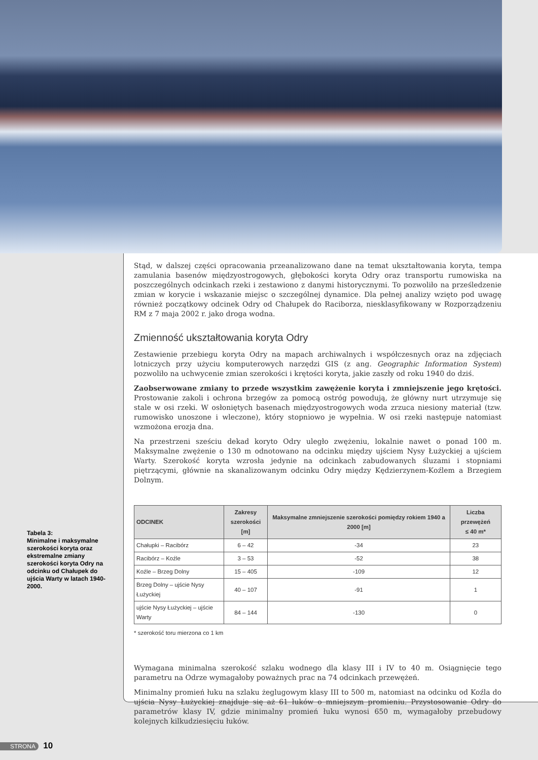Tabela 3:
Minimalne i maksymalne szerokości koryta oraz ekstremalne zmiany szerokości koryta Odry na odcinku od Chałupek do ujścia Warty w latach 1940-2000.
Stąd, w dalszej części opracowania przeanalizowano dane na temat ukształtowania koryta, tempa zamulania basenów międzyostrogowych, głębokości koryta Odry oraz transportu rumowiska na poszczególnych odcinkach rzeki i zestawiono z danymi historycznymi. To pozwoliło na prześledzenie zmian w korycie i wskazanie miejsc o szczególnej dynamice. Dla pełnej analizy wzięto pod uwagę również początkowy odcinek Odry od Chałupek do Raciborza, niesklasyfikowany w Rozporządzeniu RM z 7 maja 2002 r. jako droga wodna.
Zmienność ukształtowania koryta Odry
Zestawienie przebiegu koryta Odry na mapach archiwalnych i współczesnych oraz na zdjęciach lotniczych przy użyciu komputerowych narzędzi GIS (z ang. Geographic Information System) pozwoliło na uchwycenie zmian szerokości i krętości koryta, jakie zaszły od roku 1940 do dziś.
Zaobserwowane zmiany to przede wszystkim zawężenie koryta i zmniejszenie jego krętości. Prostowanie zakoli i ochrona brzegów za pomocą ostróg powodują, że główny nurt utrzymuje się stale w osi rzeki. W osłoniętych basenach międzyostrogowych woda zrzuca niesiony materiał (tzw. rumowisko unoszone i wleczone), który stopniowo je wypełnia. W osi rzeki następuje natomiast wzmożona erozja dna.
Na przestrzeni sześciu dekad koryto Odry uległo zwężeniu, lokalnie nawet o ponad 100 m. Maksymalne zwężenie o 130 m odnotowano na odcinku między ujściem Nysy Łużyckiej a ujściem Warty. Szerokość koryta wzrosła jedynie na odcinkach zabudowanych śluzami i stopniami piętrzącymi, głównie na skanalizowanym odcinku Odry między Kędzierzynem-Koźlem a Brzegiem Dolnym.
| ODCINEK | Zakresy szerokości [m] | Maksymalne zmniejszenie szerokości pomiędzy rokiem 1940 a 2000 [m] | Liczba przewężeń ≤ 40 m* |
| --- | --- | --- | --- |
| Chałupki – Racibórz | 6 – 42 | -34 | 23 |
| Racibórz – Koźle | 3 – 53 | -52 | 38 |
| Koźle – Brzeg Dolny | 15 – 405 | -109 | 12 |
| Brzeg Dolny – ujście Nysy Łużyckiej | 40 – 107 | -91 | 1 |
| ujście Nysy Łużyckiej – ujście Warty | 84 – 144 | -130 | 0 |
* szerokość toru mierzona co 1 km
Wymagana minimalna szerokość szlaku wodnego dla klasy III i IV to 40 m. Osiągnięcie tego parametru na Odrze wymagałoby poważnych prac na 74 odcinkach przewężeń.
Minimalny promień łuku na szlaku żeglugowym klasy III to 500 m, natomiast na odcinku od Koźla do ujścia Nysy Łużyckiej znajduje się aż 61 łuków o mniejszym promieniu. Przystosowanie Odry do parametrów klasy IV, gdzie minimalny promień łuku wynosi 650 m, wymagałoby przebudowy kolejnych kilkudziesięciu łuków.
STRONA 10